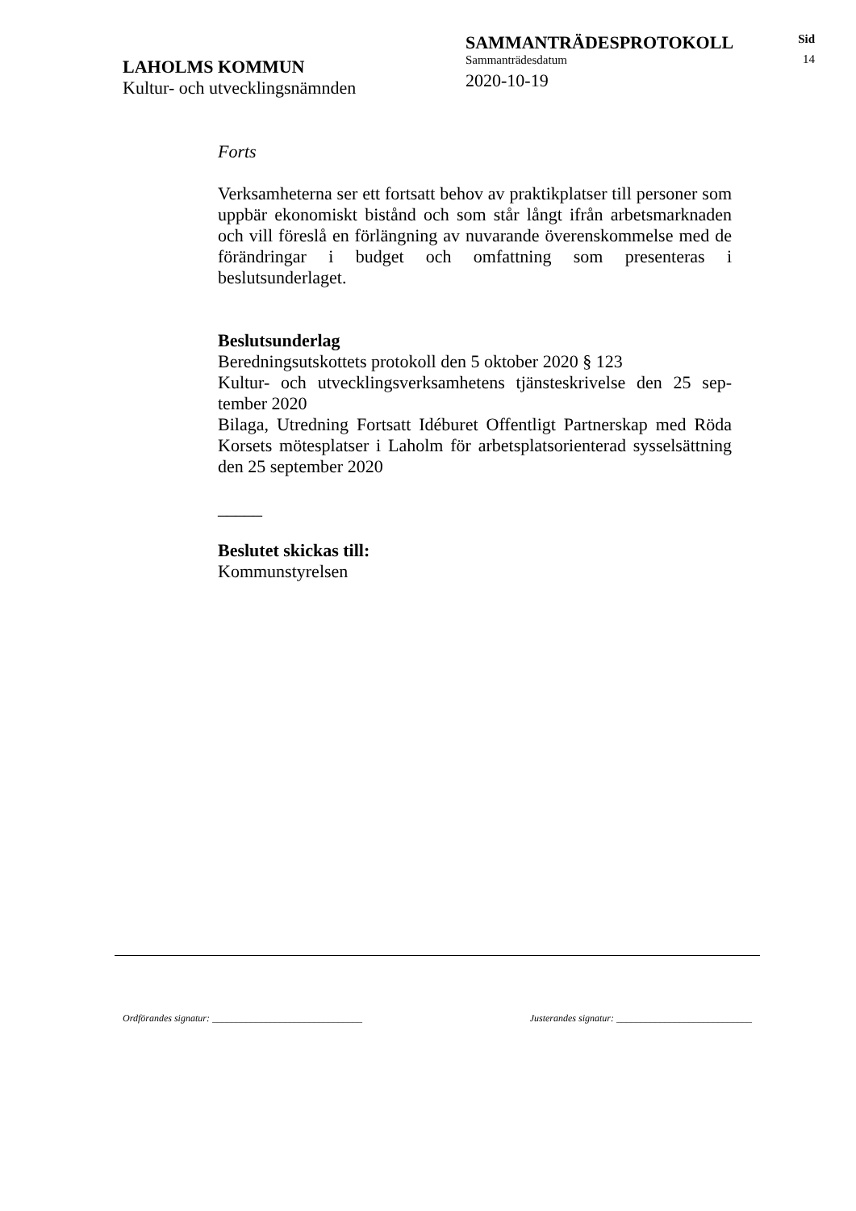LAHOLMS KOMMUN
Kultur- och utvecklingsnämnden
SAMMANTRÄDESPROTOKOLL
Sammanträdesdatum
2020-10-19
Sid
14
Forts
Verksamheterna ser ett fortsatt behov av praktikplatser till personer som uppbär ekonomiskt bistånd och som står långt ifrån arbetsmark­naden och vill föreslå en förlängning av nuvarande överenskom­melse med de förändringar i budget och omfattning som presenteras i beslutsunderlaget.
Beslutsunderlag
Beredningsutskottets protokoll den 5 oktober 2020 § 123
Kultur- och utvecklingsverksamhetens tjänsteskrivelse den 25 sep­tember 2020
Bilaga, Utredning Fortsatt Idéburet Offentligt Partnerskap med Röda Korsets mötesplatser i Laholm för arbetsplatsorienterad sysselsätt­ning den 25 september 2020
_____
Beslutet skickas till:
Kommunstyrelsen
Ordförandes signatur: _______________________________ Justerandes signatur: ____________________________